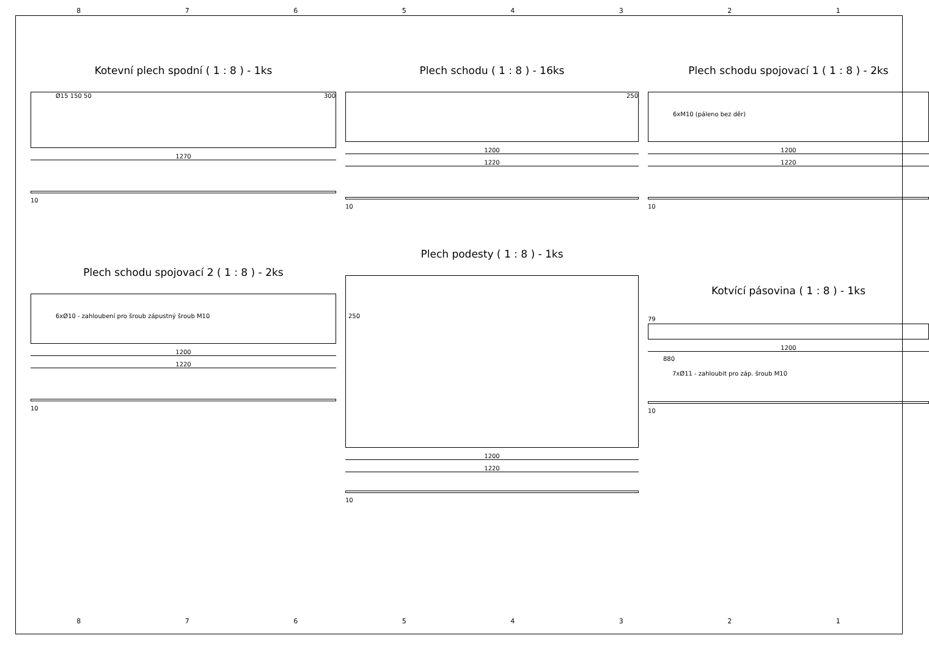87654321
Kotevní plech spodní ( 1 : 8 ) - 1ks
Ø15 150 50 300
1270
10
Plech schodu ( 1 : 8 ) - 16ks
250
1200
1220
10
Plech schodu spojovací 1 ( 1 : 8 ) - 2ks
6xM10 (páleno bez děr)
1200
1220
10
Plech schodu spojovací 2 ( 1 : 8 ) - 2ks
6xØ10 - zahloubení pro šroub zápustný šroub M10
250
1200
1220
10
Plech podesty ( 1 : 8 ) - 1ks
880
1200
1220
10
Kotvící pásovina ( 1 : 8 ) - 1ks
79
1200
7xØ11 - zahloubit pro záp. šroub M10
10
87654321